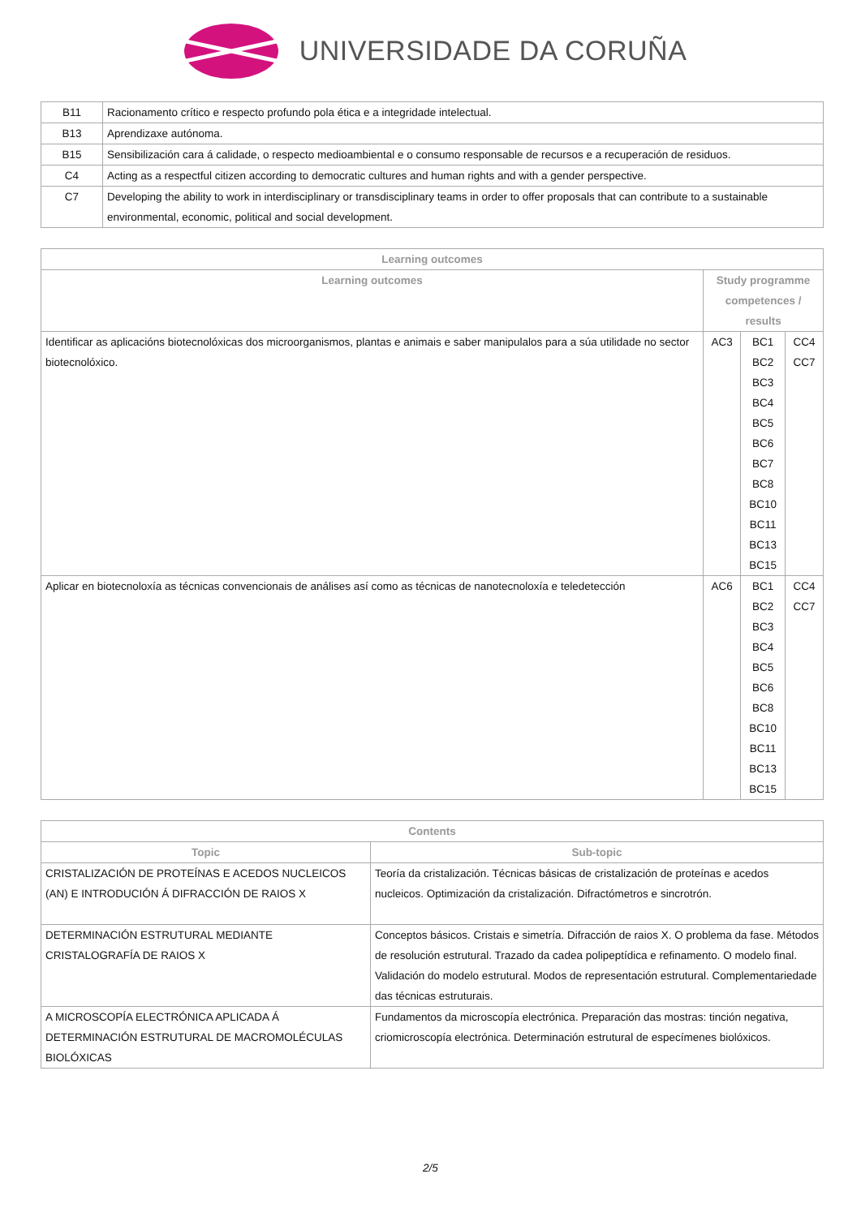UNIVERSIDADE DA CORUÑA
| B11 | Racionamento crítico e respecto profundo pola ética e a integridade intelectual. |
| B13 | Aprendizaxe autónoma. |
| B15 | Sensibilización cara á calidade, o respecto medioambiental e o consumo responsable de recursos e a recuperación de residuos. |
| C4 | Acting as a respectful citizen according to democratic cultures and human rights and with a gender perspective. |
| C7 | Developing the ability to work in interdisciplinary or transdisciplinary teams in order to offer proposals that can contribute to a sustainable environmental, economic, political and social development. |
| Learning outcomes | | | |
| --- | --- | --- | --- |
| Learning outcomes | Study programme competences / results | | |
| Identificar as aplicacións biotecnolóxicas dos microorganismos, plantas e animais e saber manipulalos para a súa utilidade no sector biotecnolóxico. | AC3 | BC1 BC2 BC3 BC4 BC5 BC6 BC7 BC8 BC10 BC11 BC13 BC15 | CC4 CC7 |
| Aplicar en biotecnoloxía as técnicas convencionais de análises así como as técnicas de nanotecnoloxía e teledetección | AC6 | BC1 BC2 BC3 BC4 BC5 BC6 BC8 BC10 BC11 BC13 BC15 | CC4 CC7 |
| Contents | |
| --- | --- |
| Topic | Sub-topic |
| CRISTALIZACIÓN DE PROTEÍNAS E ACEDOS NUCLEICOS (AN) E INTRODUCIÓN Á DIFRACCIÓN DE RAIOS X | Teoría da cristalización. Técnicas básicas de cristalización de proteínas e acedos nucleicos. Optimización da cristalización. Difractómetros e sincrotrón. |
| DETERMINACIÓN ESTRUTURAL MEDIANTE CRISTALOGRAFÍA DE RAIOS X | Conceptos básicos. Cristais e simetría. Difracción de raios X. O problema da fase. Métodos de resolución estrutural. Trazado da cadea polipeptídica e refinamento. O modelo final. Validación do modelo estrutural. Modos de representación estrutural. Complementariedade das técnicas estruturais. |
| A MICROSCOPÍA ELECTRÓNICA APLICADA Á DETERMINACIÓN ESTRUTURAL DE MACROMOLÉCULAS BIOLÓXICAS | Fundamentos da microscopía electrónica. Preparación das mostras: tinción negativa, criomicroscopía electrónica. Determinación estrutural de especímenes biolóxicos. |
2/5